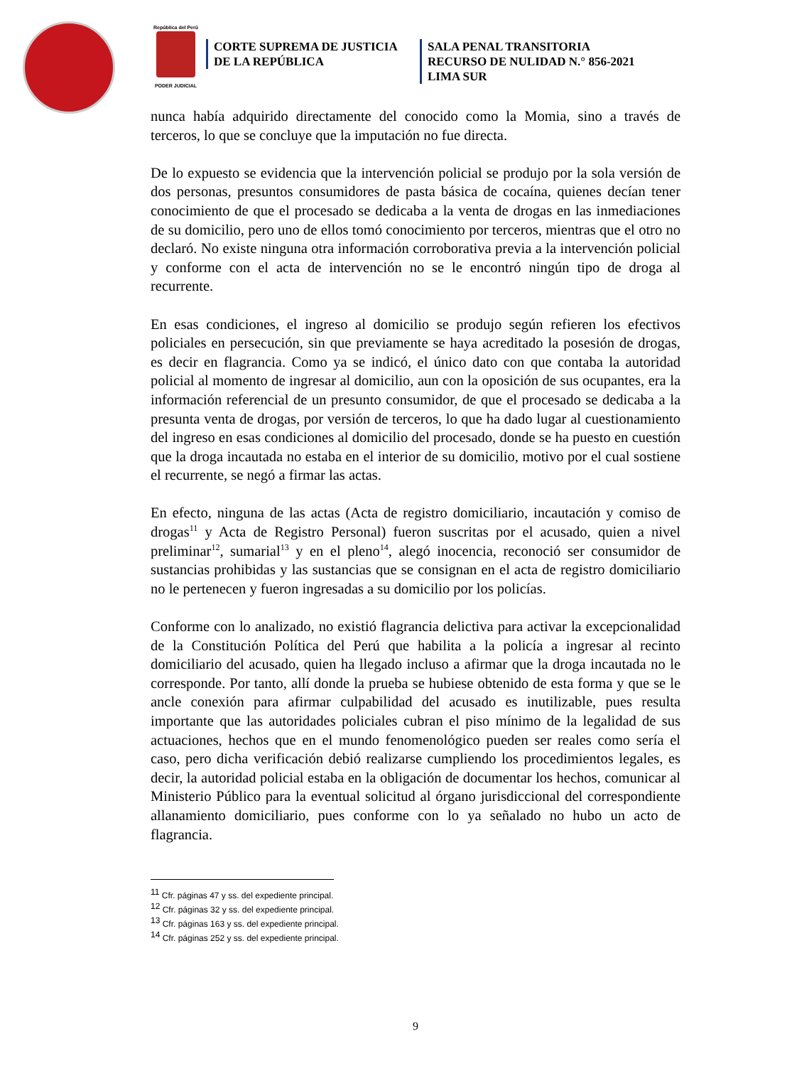República del Perú
PODER JUDICIAL
CORTE SUPREMA DE JUSTICIA
DE LA REPÚBLICA
SALA PENAL TRANSITORIA
RECURSO DE NULIDAD N.° 856-2021
LIMA SUR
nunca había adquirido directamente del conocido como la Momia, sino a través de terceros, lo que se concluye que la imputación no fue directa.
De lo expuesto se evidencia que la intervención policial se produjo por la sola versión de dos personas, presuntos consumidores de pasta básica de cocaína, quienes decían tener conocimiento de que el procesado se dedicaba a la venta de drogas en las inmediaciones de su domicilio, pero uno de ellos tomó conocimiento por terceros, mientras que el otro no declaró. No existe ninguna otra información corroborativa previa a la intervención policial y conforme con el acta de intervención no se le encontró ningún tipo de droga al recurrente.
En esas condiciones, el ingreso al domicilio se produjo según refieren los efectivos policiales en persecución, sin que previamente se haya acreditado la posesión de drogas, es decir en flagrancia. Como ya se indicó, el único dato con que contaba la autoridad policial al momento de ingresar al domicilio, aun con la oposición de sus ocupantes, era la información referencial de un presunto consumidor, de que el procesado se dedicaba a la presunta venta de drogas, por versión de terceros, lo que ha dado lugar al cuestionamiento del ingreso en esas condiciones al domicilio del procesado, donde se ha puesto en cuestión que la droga incautada no estaba en el interior de su domicilio, motivo por el cual sostiene el recurrente, se negó a firmar las actas.
En efecto, ninguna de las actas (Acta de registro domiciliario, incautación y comiso de drogas<sup>11</sup> y Acta de Registro Personal) fueron suscritas por el acusado, quien a nivel preliminar<sup>12</sup>, sumarial<sup>13</sup> y en el pleno<sup>14</sup>, alegó inocencia, reconoció ser consumidor de sustancias prohibidas y las sustancias que se consignan en el acta de registro domiciliario no le pertenecen y fueron ingresadas a su domicilio por los policías.
Conforme con lo analizado, no existió flagrancia delictiva para activar la excepcionalidad de la Constitución Política del Perú que habilita a la policía a ingresar al recinto domiciliario del acusado, quien ha llegado incluso a afirmar que la droga incautada no le corresponde. Por tanto, allí donde la prueba se hubiese obtenido de esta forma y que se le ancle conexión para afirmar culpabilidad del acusado es inutilizable, pues resulta importante que las autoridades policiales cubran el piso mínimo de la legalidad de sus actuaciones, hechos que en el mundo fenomenológico pueden ser reales como sería el caso, pero dicha verificación debió realizarse cumpliendo los procedimientos legales, es decir, la autoridad policial estaba en la obligación de documentar los hechos, comunicar al Ministerio Público para la eventual solicitud al órgano jurisdiccional del correspondiente allanamiento domiciliario, pues conforme con lo ya señalado no hubo un acto de flagrancia.
<sup>11</sup> Cfr. páginas 47 y ss. del expediente principal.
<sup>12</sup> Cfr. páginas 32 y ss. del expediente principal.
<sup>13</sup> Cfr. páginas 163 y ss. del expediente principal.
<sup>14</sup> Cfr. páginas 252 y ss. del expediente principal.
9